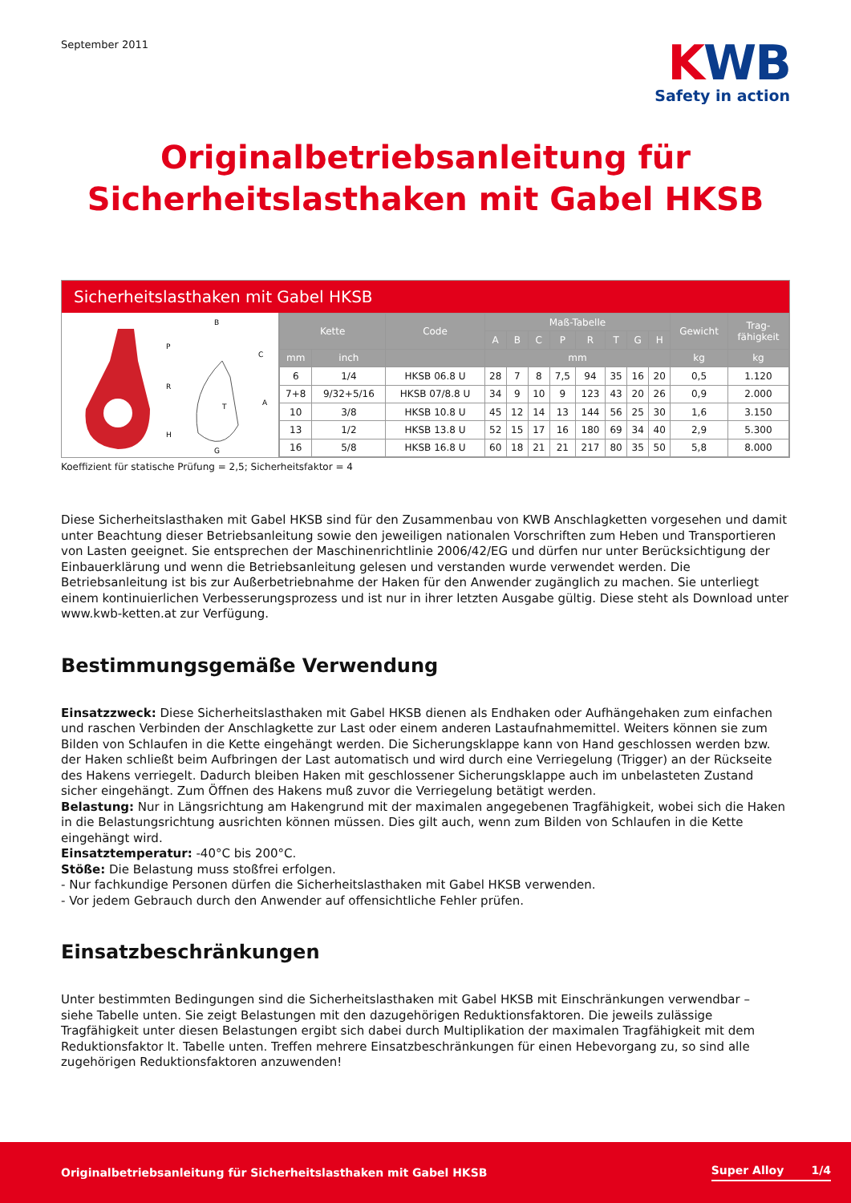September 2011
KWB
Safety in action
Originalbetriebsanleitung für
Sicherheitslasthaken mit Gabel HKSB
Sicherheitslasthaken mit Gabel HKSB
B
P
R
H
C
A
T
G
| Kette | | Code | Maß-Tabelle | | | | | | | | Gewicht | Trag- fähigkeit |
| --- | --- | --- | --- | --- | --- | --- | --- | --- | --- | --- | --- | --- |
| | | | A | B | C | P | R | T | G | H | | |
| mm | inch | | mm | | | | | | | | kg | kg |
| 6 | 1/4 | HKSB 06.8 U | 28 | 7 | 8 | 7,5 | 94 | 35 | 16 | 20 | 0,5 | 1.120 |
| 7+8 | 9/32+5/16 | HKSB 07/8.8 U | 34 | 9 | 10 | 9 | 123 | 43 | 20 | 26 | 0,9 | 2.000 |
| 10 | 3/8 | HKSB 10.8 U | 45 | 12 | 14 | 13 | 144 | 56 | 25 | 30 | 1,6 | 3.150 |
| 13 | 1/2 | HKSB 13.8 U | 52 | 15 | 17 | 16 | 180 | 69 | 34 | 40 | 2,9 | 5.300 |
| 16 | 5/8 | HKSB 16.8 U | 60 | 18 | 21 | 21 | 217 | 80 | 35 | 50 | 5,8 | 8.000 |
Koeffizient für statische Prüfung = 2,5; Sicherheitsfaktor = 4
Diese Sicherheitslasthaken mit Gabel HKSB sind für den Zusammenbau von KWB Anschlagketten vorgesehen und damit unter Beachtung dieser Betriebsanleitung sowie den jeweiligen nationalen Vorschriften zum Heben und Transportieren von Lasten geeignet. Sie entsprechen der Maschinenrichtlinie 2006/42/EG und dürfen nur unter Berücksichtigung der Einbauerklärung und wenn die Betriebsanleitung gelesen und verstanden wurde verwendet werden. Die Betriebsanleitung ist bis zur Außerbe­triebnahme der Haken für den Anwender zugänglich zu machen. Sie unterliegt einem kontinuierlichen Verbesserungsprozess und ist nur in ihrer letzten Ausgabe gültig. Diese steht als Download unter www.kwb-ketten.at zur Verfügung.
Bestimmungsgemäße Verwendung
Einsatzzweck: Diese Sicherheitslasthaken mit Gabel HKSB dienen als Endhaken oder Aufhängehaken zum einfachen und raschen Verbinden der Anschlagkette zur Last oder einem anderen Lastaufnahmemittel. Weiters können sie zum Bilden von Schlaufen in die Kette eingehängt werden. Die Sicherungsklappe kann von Hand geschlossen werden bzw. der Haken schließt beim Aufbringen der Last automatisch und wird durch eine Verriegelung (Trigger) an der Rückseite des Hakens verriegelt. Da­durch bleiben Haken mit geschlossener Sicherungsklappe auch im unbelasteten Zustand sicher eingehängt. Zum Öffnen des Hakens muß zuvor die Verriegelung betätigt werden.
Belastung: Nur in Längsrichtung am Hakengrund mit der maximalen angegebenen Tragfähigkeit, wobei sich die Haken in die Belastungsrichtung ausrichten können müssen. Dies gilt auch, wenn zum Bilden von Schlaufen in die Kette eingehängt wird.
Einsatztemperatur: -40°C bis 200°C.
Stöße: Die Belastung muss stoßfrei erfolgen.
- Nur fachkundige Personen dürfen die Sicherheitslasthaken mit Gabel HKSB verwenden.
- Vor jedem Gebrauch durch den Anwender auf offensichtliche Fehler prüfen.
Einsatzbeschränkungen
Unter bestimmten Bedingungen sind die Sicherheitslasthaken mit Gabel HKSB mit Einschränkungen verwendbar –
siehe Tabelle unten. Sie zeigt Belastungen mit den dazugehörigen Reduktionsfaktoren. Die jeweils zulässige Tragfähigkeit unter diesen Belastungen ergibt sich dabei durch Multiplikation der maximalen Tragfähigkeit mit dem Reduktionsfaktor lt. Tabelle unten. Treffen mehrere Einsatzbeschränkungen für einen Hebevorgang zu, so sind alle zugehörigen Reduktionsfaktoren anzuwenden!
Originalbetriebsanleitung für Sicherheitslasthaken mit Gabel HKSB Super Alloy 1/4